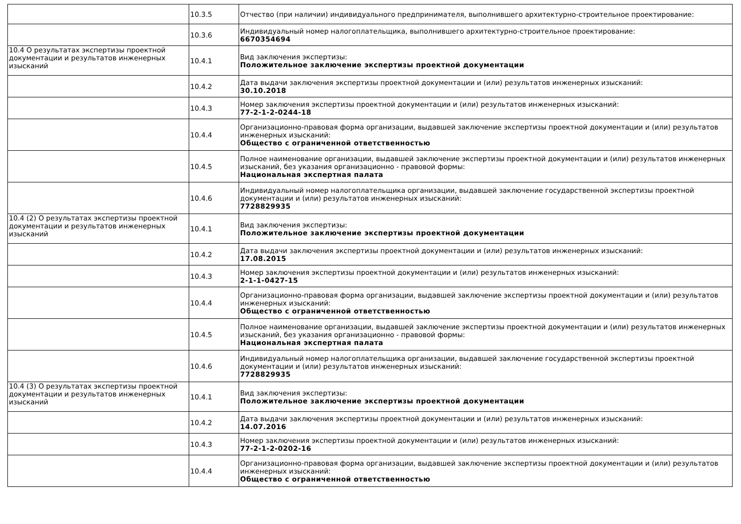| | 10.3.5 | Отчество (при наличии) индивидуального предпринимателя, выполнившего архитектурно-строительное проектирование: |
| | 10.3.6 | Индивидуальный номер налогоплательщика, выполнившего архитектурно-строительное проектирование: 6670354694 |
| 10.4 О результатах экспертизы проектной документации и результатов инженерных изысканий | 10.4.1 | Вид заключения экспертизы: Положительное заключение экспертизы проектной документации |
| | 10.4.2 | Дата выдачи заключения экспертизы проектной документации и (или) результатов инженерных изысканий: 30.10.2018 |
| | 10.4.3 | Номер заключения экспертизы проектной документации и (или) результатов инженерных изысканий: 77-2-1-2-0244-18 |
| | 10.4.4 | Организационно-правовая форма организации, выдавшей заключение экспертизы проектной документации и (или) результатов инженерных изысканий: Общество с ограниченной ответственностью |
| | 10.4.5 | Полное наименование организации, выдавшей заключение экспертизы проектной документации и (или) результатов инженерных изысканий, без указания организационно - правовой формы: Национальная экспертная палата |
| | 10.4.6 | Индивидуальный номер налогоплательщика организации, выдавшей заключение государственной экспертизы проектной документации и (или) результатов инженерных изысканий: 7728829935 |
| 10.4 (2) О результатах экспертизы проектной документации и результатов инженерных изысканий | 10.4.1 | Вид заключения экспертизы: Положительное заключение экспертизы проектной документации |
| | 10.4.2 | Дата выдачи заключения экспертизы проектной документации и (или) результатов инженерных изысканий: 17.08.2015 |
| | 10.4.3 | Номер заключения экспертизы проектной документации и (или) результатов инженерных изысканий: 2-1-1-0427-15 |
| | 10.4.4 | Организационно-правовая форма организации, выдавшей заключение экспертизы проектной документации и (или) результатов инженерных изысканий: Общество с ограниченной ответственностью |
| | 10.4.5 | Полное наименование организации, выдавшей заключение экспертизы проектной документации и (или) результатов инженерных изысканий, без указания организационно - правовой формы: Национальная экспертная палата |
| | 10.4.6 | Индивидуальный номер налогоплательщика организации, выдавшей заключение государственной экспертизы проектной документации и (или) результатов инженерных изысканий: 7728829935 |
| 10.4 (3) О результатах экспертизы проектной документации и результатов инженерных изысканий | 10.4.1 | Вид заключения экспертизы: Положительное заключение экспертизы проектной документации |
| | 10.4.2 | Дата выдачи заключения экспертизы проектной документации и (или) результатов инженерных изысканий: 14.07.2016 |
| | 10.4.3 | Номер заключения экспертизы проектной документации и (или) результатов инженерных изысканий: 77-2-1-2-0202-16 |
| | 10.4.4 | Организационно-правовая форма организации, выдавшей заключение экспертизы проектной документации и (или) результатов инженерных изысканий: Общество с ограниченной ответственностью |